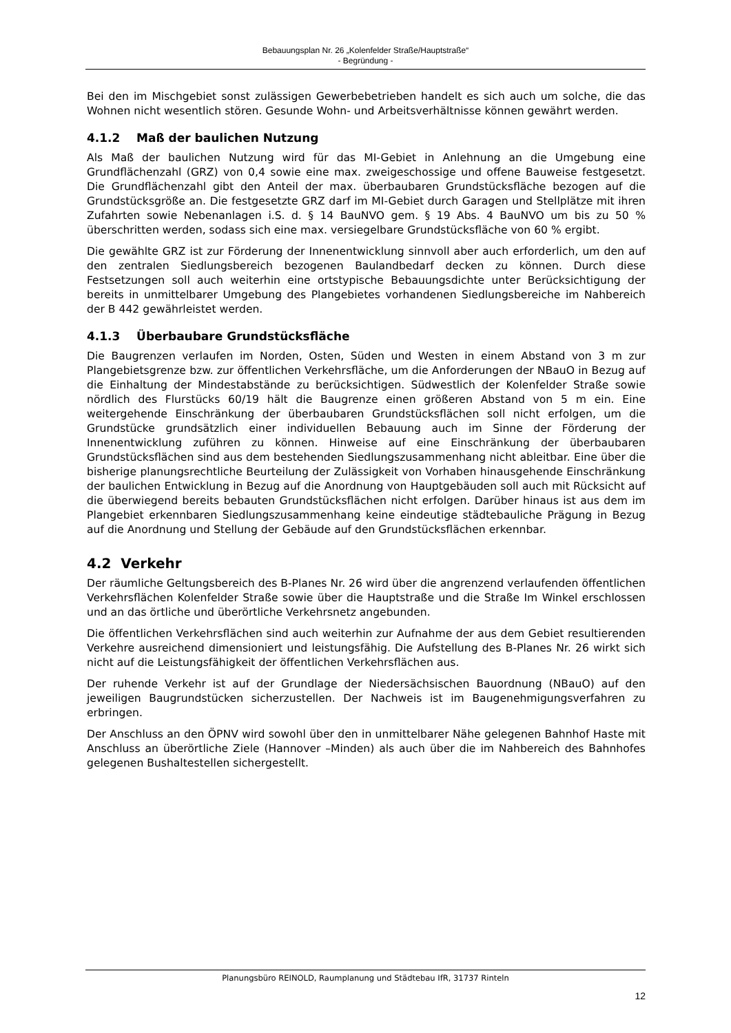Bebauungsplan Nr. 26 „Kolenfelder Straße/Hauptstraße“
- Begründung -
Bei den im Mischgebiet sonst zulässigen Gewerbebetrieben handelt es sich auch um solche, die das Wohnen nicht wesentlich stören. Gesunde Wohn- und Arbeitsverhältnisse können gewährt werden.
4.1.2 Maß der baulichen Nutzung
Als Maß der baulichen Nutzung wird für das MI-Gebiet in Anlehnung an die Umgebung eine Grundflächenzahl (GRZ) von 0,4 sowie eine max. zweigeschossige und offene Bauweise festgesetzt. Die Grundflächenzahl gibt den Anteil der max. überbaubaren Grundstücksfläche bezogen auf die Grundstücksgröße an. Die festgesetzte GRZ darf im MI-Gebiet durch Garagen und Stellplätze mit ihren Zufahrten sowie Nebenanlagen i.S. d. § 14 BauNVO gem. § 19 Abs. 4 BauNVO um bis zu 50 % überschritten werden, sodass sich eine max. versiegelbare Grundstücksfläche von 60 % ergibt.
Die gewählte GRZ ist zur Förderung der Innenentwicklung sinnvoll aber auch erforderlich, um den auf den zentralen Siedlungsbereich bezogenen Baulandbedarf decken zu können. Durch diese Festsetzungen soll auch weiterhin eine ortstypische Bebauungsdichte unter Berücksichtigung der bereits in unmittelbarer Umgebung des Plangebietes vorhandenen Siedlungsbereiche im Nahbereich der B 442 gewährleistet werden.
4.1.3 Überbaubare Grundstücksfläche
Die Baugrenzen verlaufen im Norden, Osten, Süden und Westen in einem Abstand von 3 m zur Plangebietsgrenze bzw. zur öffentlichen Verkehrsfläche, um die Anforderungen der NBauO in Bezug auf die Einhaltung der Mindestabstände zu berücksichtigen. Südwestlich der Kolenfelder Straße sowie nördlich des Flurstücks 60/19 hält die Baugrenze einen größeren Abstand von 5 m ein. Eine weitergehende Einschränkung der überbaubaren Grundstücksflächen soll nicht erfolgen, um die Grundstücke grundsätzlich einer individuellen Bebauung auch im Sinne der Förderung der Innenentwicklung zuführen zu können. Hinweise auf eine Einschränkung der überbaubaren Grundstücksflächen sind aus dem bestehenden Siedlungszusammenhang nicht ableitbar. Eine über die bisherige planungsrechtliche Beurteilung der Zulässigkeit von Vorhaben hinausgehende Einschränkung der baulichen Entwicklung in Bezug auf die Anordnung von Hauptgebäuden soll auch mit Rücksicht auf die überwiegend bereits bebauten Grundstücksflächen nicht erfolgen. Darüber hinaus ist aus dem im Plangebiet erkennbaren Siedlungszusammenhang keine eindeutige städtebauliche Prägung in Bezug auf die Anordnung und Stellung der Gebäude auf den Grundstücksflächen erkennbar.
4.2 Verkehr
Der räumliche Geltungsbereich des B-Planes Nr. 26 wird über die angrenzend verlaufenden öffentlichen Verkehrsflächen Kolenfelder Straße sowie über die Hauptstraße und die Straße Im Winkel erschlossen und an das örtliche und überörtliche Verkehrsnetz angebunden.
Die öffentlichen Verkehrsflächen sind auch weiterhin zur Aufnahme der aus dem Gebiet resultierenden Verkehre ausreichend dimensioniert und leistungsfähig. Die Aufstellung des B-Planes Nr. 26 wirkt sich nicht auf die Leistungsfähigkeit der öffentlichen Verkehrsflächen aus.
Der ruhende Verkehr ist auf der Grundlage der Niedersächsischen Bauordnung (NBauO) auf den jeweiligen Baugrundstücken sicherzustellen. Der Nachweis ist im Baugenehmigungsverfahren zu erbringen.
Der Anschluss an den ÖPNV wird sowohl über den in unmittelbarer Nähe gelegenen Bahnhof Haste mit Anschluss an überörtliche Ziele (Hannover –Minden) als auch über die im Nahbereich des Bahnhofes gelegenen Bushaltestellen sichergestellt.
Planungsbüro REINOLD, Raumplanung und Städtebau IfR, 31737 Rinteln
12